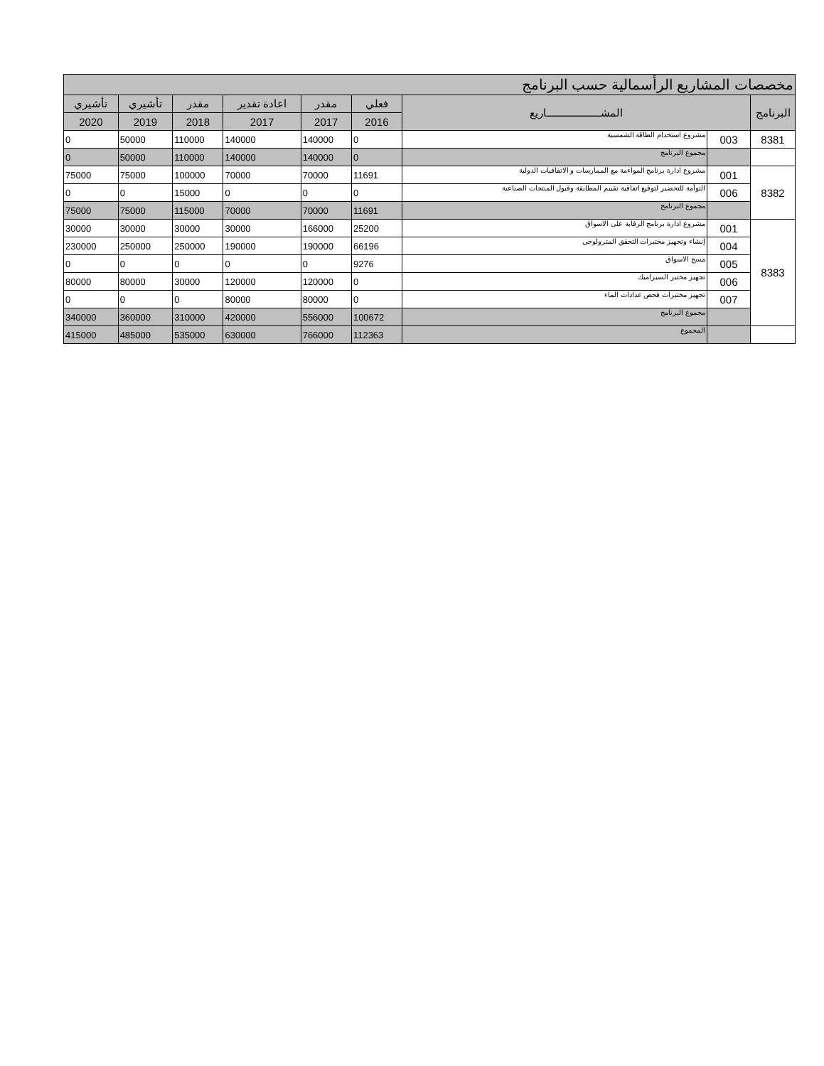| مخصصات المشاريع الرأسمالية حسب البرنامج | | | | | | | | |
| البرنامج | المشـــــــــــــــــــاريع | | فعلي | مقدر | اعادة تقدير | مقدر | تأشيري | تأشيري |
| | | | 2016 | 2017 | 2017 | 2018 | 2019 | 2020 |
| 8381 | 003 | مشروع استخدام الطاقة الشمسية | 0 | 140000 | 140000 | 110000 | 50000 | 0 |
| | | مجموع البرنامج | 0 | 140000 | 140000 | 110000 | 50000 | 0 |
| 8382 | 001 | مشروع ادارة برنامج المواءمة مع الممارسات و الاتفاقيات الدولية | 11691 | 70000 | 70000 | 100000 | 75000 | 75000 |
| | 006 | التوأمة للتحضير لتوقيع اتفاقية تقييم المطابقة وقبول المنتجات الصناعية | 0 | 0 | 0 | 15000 | 0 | 0 |
| | | مجموع البرنامج | 11691 | 70000 | 70000 | 115000 | 75000 | 75000 |
| 8383 | 001 | مشروع ادارة برنامج الرقابة على الاسواق | 25200 | 166000 | 30000 | 30000 | 30000 | 30000 |
| | 004 | إنشاء وتجهيز مختبرات التحقق المترولوجي | 66196 | 190000 | 190000 | 250000 | 250000 | 230000 |
| | 005 | مسح الاسواق | 9276 | 0 | 0 | 0 | 0 | 0 |
| | 006 | تجهيز مختبر السيراميك | 0 | 120000 | 120000 | 30000 | 80000 | 80000 |
| | 007 | تجهيز مختبرات فحص عدادات الماء | 0 | 80000 | 80000 | 0 | 0 | 0 |
| | | مجموع البرنامج | 100672 | 556000 | 420000 | 310000 | 360000 | 340000 |
| | | المجموع | 112363 | 766000 | 630000 | 535000 | 485000 | 415000 |